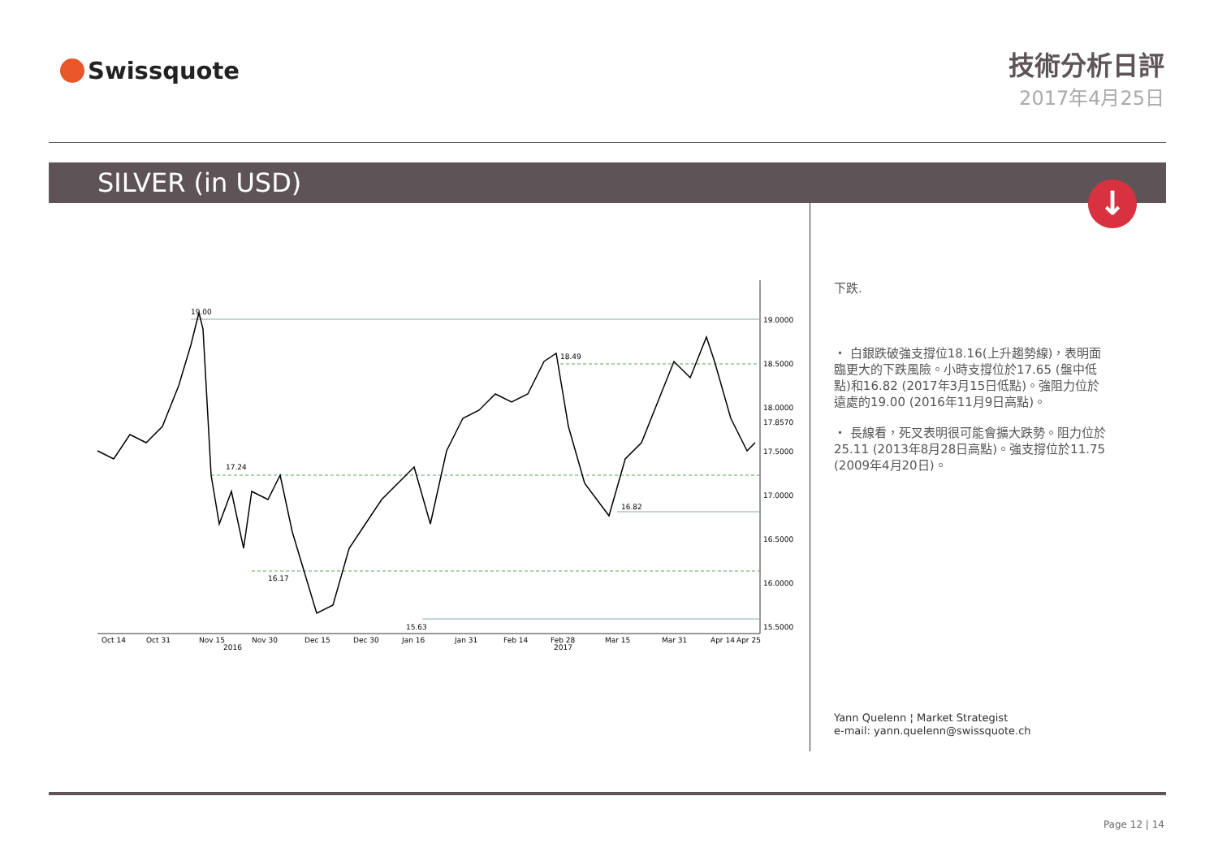Swissquote
技術分析日評
2017年4月25日
SILVER (in USD)
↓
19.00
17.24
16.17
15.63
18.49
16.82
19.0000
18.5000
18.0000
17.8570
17.5000
17.0000
16.5000
16.0000
15.5000
Oct 14
Oct 31
Nov 15
Nov 30
Dec 15
Dec 30
Jan 16
Jan 31
Feb 14
Feb 28
Mar 15
Mar 31
Apr 14
Apr 25
2016
2017
下跌.
・ 白銀跌破強支撐位18.16(上升趨勢線)，表明面臨更大的下跌風險。小時支撐位於17.65 (盤中低點)和16.82 (2017年3月15日低點)。強阻力位於遠處的19.00 (2016年11月9日高點)。
・ 長線看，死叉表明很可能會擴大跌勢。阻力位於25.11 (2013年8月28日高點)。強支撐位於11.75 (2009年4月20日)。
Yann Quelenn ¦ Market Strategist
e-mail: yann.quelenn@swissquote.ch
Page 12 | 14